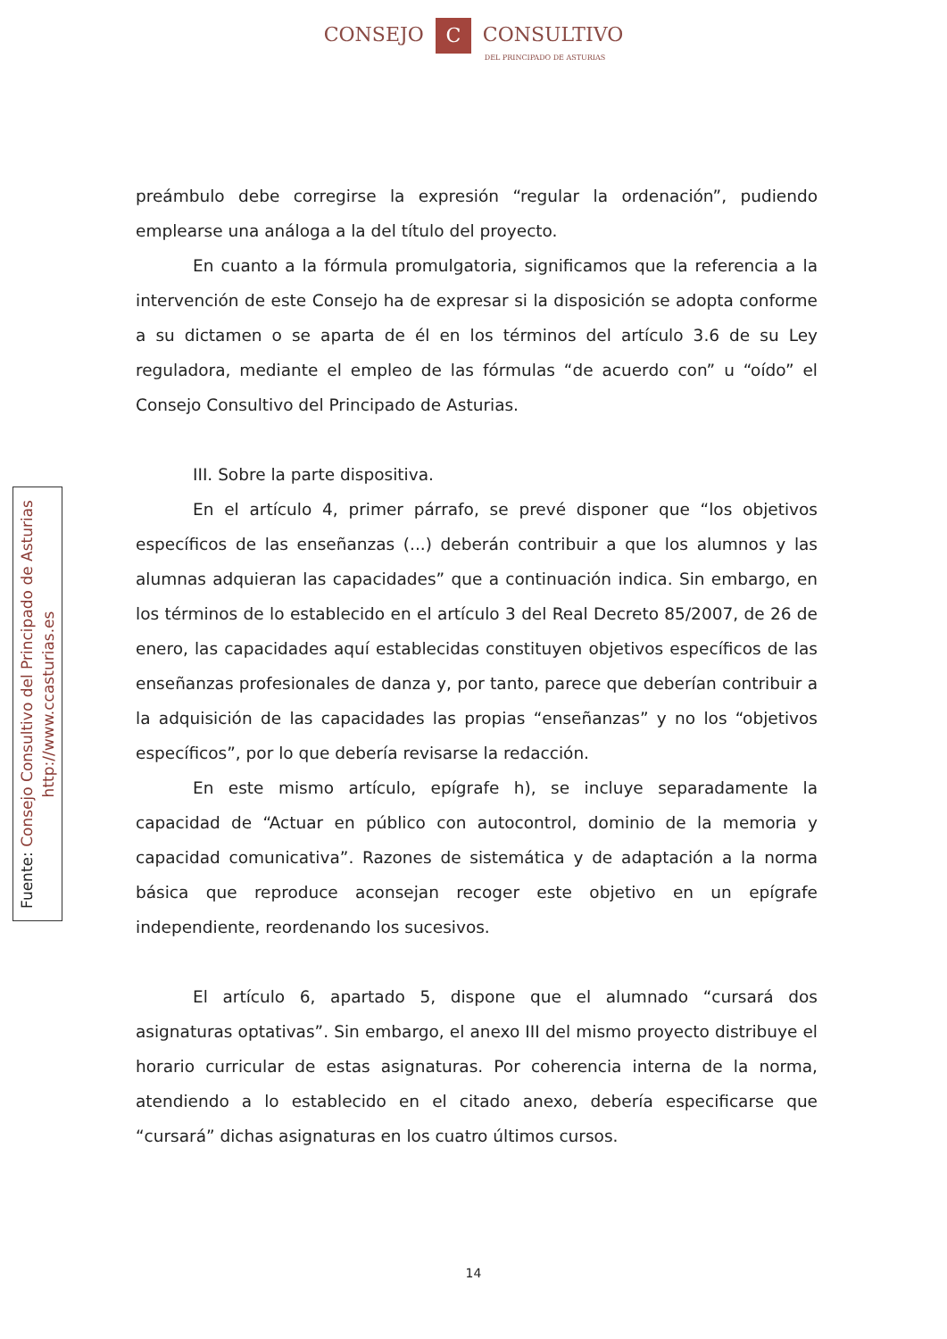CONSEJO C CONSULTIVO
DEL PRINCIPADO DE ASTURIAS
preámbulo debe corregirse la expresión “regular la ordenación”, pudiendo emplearse una análoga a la del título del proyecto.
En cuanto a la fórmula promulgatoria, significamos que la referencia a la intervención de este Consejo ha de expresar si la disposición se adopta conforme a su dictamen o se aparta de él en los términos del artículo 3.6 de su Ley reguladora, mediante el empleo de las fórmulas “de acuerdo con” u “oído” el Consejo Consultivo del Principado de Asturias.
III. Sobre la parte dispositiva.
En el artículo 4, primer párrafo, se prevé disponer que “los objetivos específicos de las enseñanzas (...) deberán contribuir a que los alumnos y las alumnas adquieran las capacidades” que a continuación indica. Sin embargo, en los términos de lo establecido en el artículo 3 del Real Decreto 85/2007, de 26 de enero, las capacidades aquí establecidas constituyen objetivos específicos de las enseñanzas profesionales de danza y, por tanto, parece que deberían contribuir a la adquisición de las capacidades las propias “enseñanzas” y no los “objetivos específicos”, por lo que debería revisarse la redacción.
En este mismo artículo, epígrafe h), se incluye separadamente la capacidad de “Actuar en público con autocontrol, dominio de la memoria y capacidad comunicativa”. Razones de sistemática y de adaptación a la norma básica que reproduce aconsejan recoger este objetivo en un epígrafe independiente, reordenando los sucesivos.
El artículo 6, apartado 5, dispone que el alumnado “cursará dos asignaturas optativas”. Sin embargo, el anexo III del mismo proyecto distribuye el horario curricular de estas asignaturas. Por coherencia interna de la norma, atendiendo a lo establecido en el citado anexo, debería especificarse que “cursará” dichas asignaturas en los cuatro últimos cursos.
Fuente: Consejo Consultivo del Principado de Asturias
http://www.ccasturias.es
14